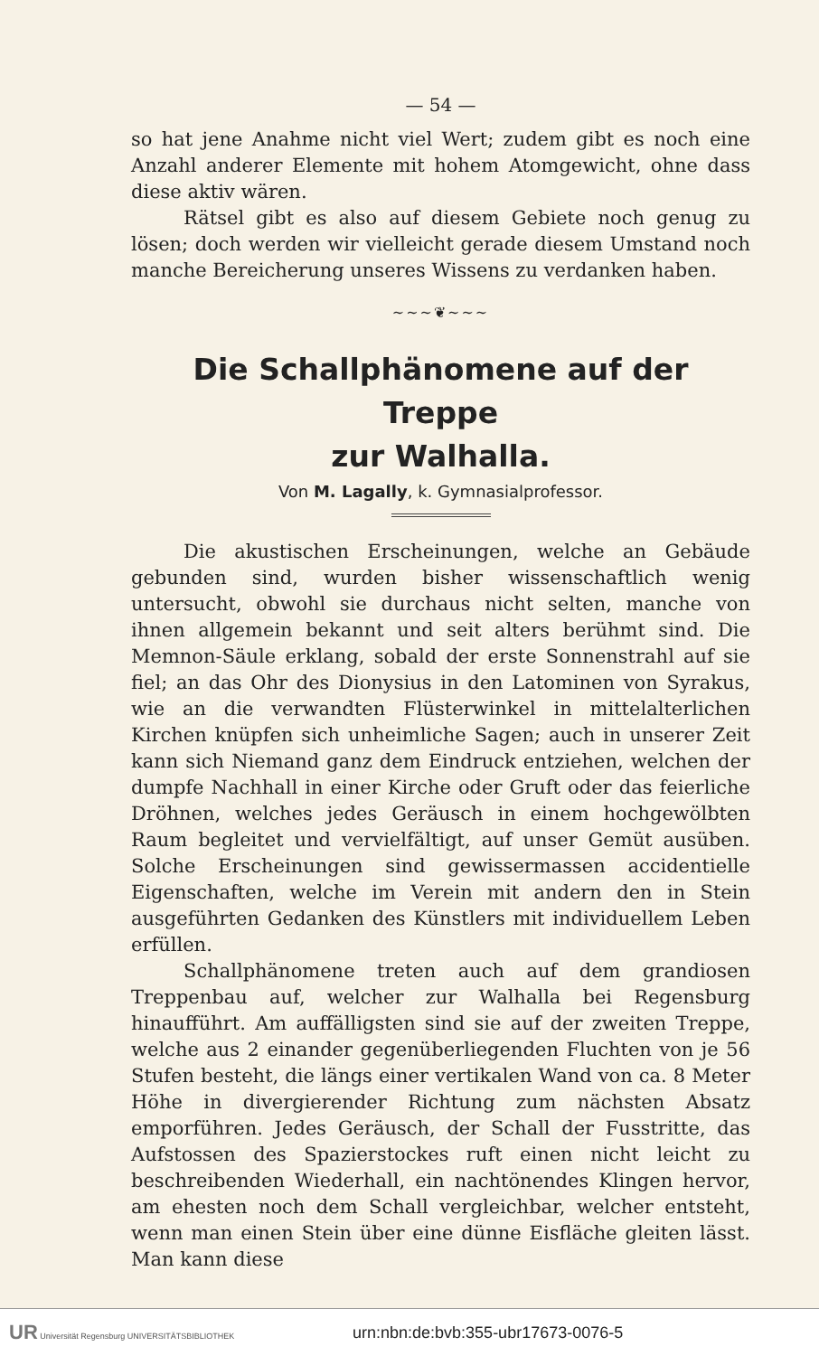— 54 —
so hat jene Anahme nicht viel Wert; zudem gibt es noch eine Anzahl anderer Elemente mit hohem Atomgewicht, ohne dass diese aktiv wären.
Rätsel gibt es also auf diesem Gebiete noch genug zu lösen; doch werden wir vielleicht gerade diesem Umstand noch manche Bereicherung unseres Wissens zu verdanken haben.
~~~❦~~~
Die Schallphänomene auf der Treppe
zur Walhalla.
Von M. Lagally, k. Gymnasialprofessor.
Die akustischen Erscheinungen, welche an Gebäude gebunden sind, wurden bisher wissenschaftlich wenig untersucht, obwohl sie durchaus nicht selten, manche von ihnen allgemein bekannt und seit alters berühmt sind. Die Memnon-Säule erklang, sobald der erste Sonnenstrahl auf sie fiel; an das Ohr des Dionysius in den Latominen von Syrakus, wie an die verwandten Flüsterwinkel in mittelalterlichen Kirchen knüpfen sich unheimliche Sagen; auch in unserer Zeit kann sich Niemand ganz dem Eindruck entziehen, welchen der dumpfe Nachhall in einer Kirche oder Gruft oder das feierliche Dröhnen, welches jedes Geräusch in einem hochgewölbten Raum begleitet und vervielfältigt, auf unser Gemüt ausüben. Solche Erscheinungen sind gewissermassen accidentielle Eigenschaften, welche im Verein mit andern den in Stein ausgeführten Gedanken des Künstlers mit individuellem Leben erfüllen.
Schallphänomene treten auch auf dem grandiosen Treppenbau auf, welcher zur Walhalla bei Regensburg hinaufführt. Am auffälligsten sind sie auf der zweiten Treppe, welche aus 2 einander gegenüberliegenden Fluchten von je 56 Stufen besteht, die längs einer vertikalen Wand von ca. 8 Meter Höhe in divergierender Richtung zum nächsten Absatz emporführen. Jedes Geräusch, der Schall der Fusstritte, das Aufstossen des Spazierstockes ruft einen nicht leicht zu beschreibenden Wiederhall, ein nachtönendes Klingen hervor, am ehesten noch dem Schall vergleichbar, welcher entsteht, wenn man einen Stein über eine dünne Eisfläche gleiten lässt. Man kann diese
UR Universität Regensburg UNIVERSITÄTSBIBLIOTHEK
urn:nbn:de:bvb:355-ubr17673-0076-5